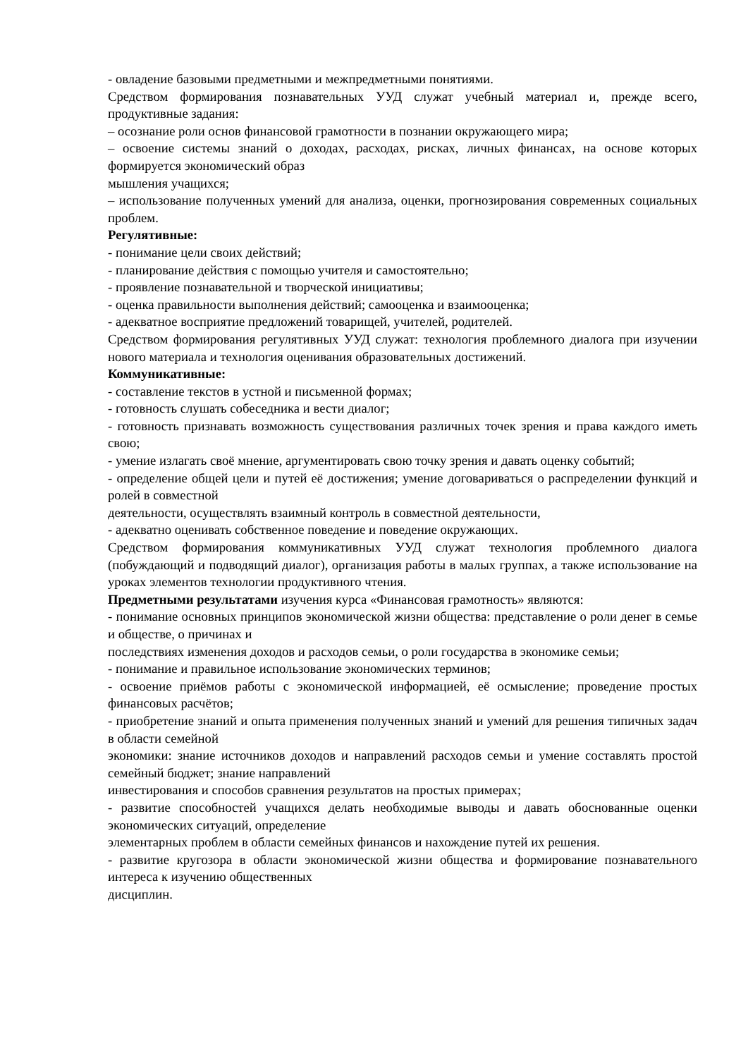- овладение базовыми предметными и межпредметными понятиями.
Средством формирования познавательных УУД служат учебный материал и, прежде всего, продуктивные задания:
– осознание роли основ финансовой грамотности в познании окружающего мира;
– освоение системы знаний о доходах, расходах, рисках, личных финансах, на основе которых формируется экономический образ
мышления учащихся;
– использование полученных умений для анализа, оценки, прогнозирования современных социальных проблем.
Регулятивные:
- понимание цели своих действий;
- планирование действия с помощью учителя и самостоятельно;
- проявление познавательной и творческой инициативы;
- оценка правильности выполнения действий; самооценка и взаимооценка;
- адекватное восприятие предложений товарищей, учителей, родителей.
Средством формирования регулятивных УУД служат: технология проблемного диалога при изучении нового материала и технология оценивания образовательных достижений.
Коммуникативные:
- составление текстов в устной и письменной формах;
- готовность слушать собеседника и вести диалог;
- готовность признавать возможность существования различных точек зрения и права каждого иметь свою;
- умение излагать своё мнение, аргументировать свою точку зрения и давать оценку событий;
- определение общей цели и путей её достижения; умение договариваться о распределении функций и ролей в совместной
деятельности, осуществлять взаимный контроль в совместной деятельности,
- адекватно оценивать собственное поведение и поведение окружающих.
Средством формирования коммуникативных УУД служат технология проблемного диалога (побуждающий и подводящий диалог), организация работы в малых группах, а также использование на уроках элементов технологии продуктивного чтения.
Предметными результатами изучения курса «Финансовая грамотность» являются:
- понимание основных принципов экономической жизни общества: представление о роли денег в семье и обществе, о причинах и
последствиях изменения доходов и расходов семьи, о роли государства в экономике семьи;
- понимание и правильное использование экономических терминов;
- освоение приёмов работы с экономической информацией, её осмысление; проведение простых финансовых расчётов;
- приобретение знаний и опыта применения полученных знаний и умений для решения типичных задач в области семейной
экономики: знание источников доходов и направлений расходов семьи и умение составлять простой семейный бюджет; знание направлений
инвестирования и способов сравнения результатов на простых примерах;
- развитие способностей учащихся делать необходимые выводы и давать обоснованные оценки экономических ситуаций, определение
элементарных проблем в области семейных финансов и нахождение путей их решения.
- развитие кругозора в области экономической жизни общества и формирование познавательного интереса к изучению общественных
дисциплин.